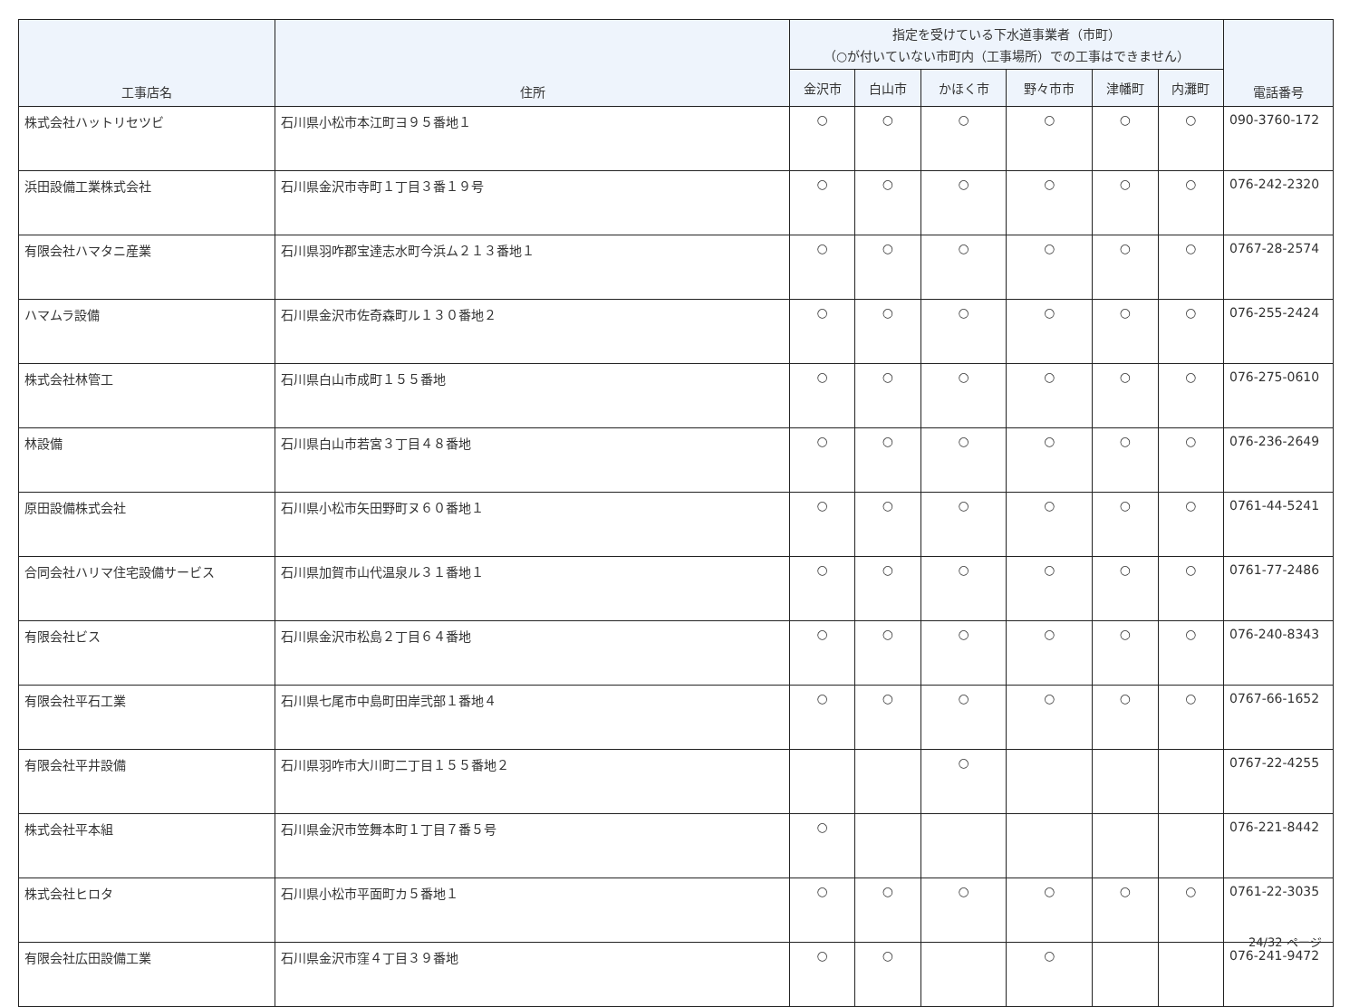| 工事店名 | 住所 | 指定を受けている下水道事業者（市町） （○が付いていない市町内（工事場所）での工事はできません） | | | | | | 電話番号 |
| --- | --- | --- | --- | --- | --- | --- | --- | --- |
| | | 金沢市 | 白山市 | かほく市 | 野々市市 | 津幡町 | 内灘町 | |
| 株式会社ハットリセツビ | 石川県小松市本江町ヨ９５番地１ | ○ | ○ | ○ | ○ | ○ | ○ | 090-3760-172 |
| 浜田設備工業株式会社 | 石川県金沢市寺町１丁目３番１９号 | ○ | ○ | ○ | ○ | ○ | ○ | 076-242-2320 |
| 有限会社ハマタニ産業 | 石川県羽咋郡宝達志水町今浜ム２１３番地１ | ○ | ○ | ○ | ○ | ○ | ○ | 0767-28-2574 |
| ハマムラ設備 | 石川県金沢市佐奇森町ル１３０番地２ | ○ | ○ | ○ | ○ | ○ | ○ | 076-255-2424 |
| 株式会社林管工 | 石川県白山市成町１５５番地 | ○ | ○ | ○ | ○ | ○ | ○ | 076-275-0610 |
| 林設備 | 石川県白山市若宮３丁目４８番地 | ○ | ○ | ○ | ○ | ○ | ○ | 076-236-2649 |
| 原田設備株式会社 | 石川県小松市矢田野町ヌ６０番地１ | ○ | ○ | ○ | ○ | ○ | ○ | 0761-44-5241 |
| 合同会社ハリマ住宅設備サービス | 石川県加賀市山代温泉ル３１番地１ | ○ | ○ | ○ | ○ | ○ | ○ | 0761-77-2486 |
| 有限会社ビス | 石川県金沢市松島２丁目６４番地 | ○ | ○ | ○ | ○ | ○ | ○ | 076-240-8343 |
| 有限会社平石工業 | 石川県七尾市中島町田岸弐部１番地４ | ○ | ○ | ○ | ○ | ○ | ○ | 0767-66-1652 |
| 有限会社平井設備 | 石川県羽咋市大川町二丁目１５５番地２ | | | ○ | | | | 0767-22-4255 |
| 株式会社平本組 | 石川県金沢市笠舞本町１丁目７番５号 | ○ | | | | | | 076-221-8442 |
| 株式会社ヒロタ | 石川県小松市平面町カ５番地１ | ○ | ○ | ○ | ○ | ○ | ○ | 0761-22-3035 |
| 有限会社広田設備工業 | 石川県金沢市窪４丁目３９番地 | ○ | ○ | | ○ | | | 076-241-9472 |
24/32 ページ